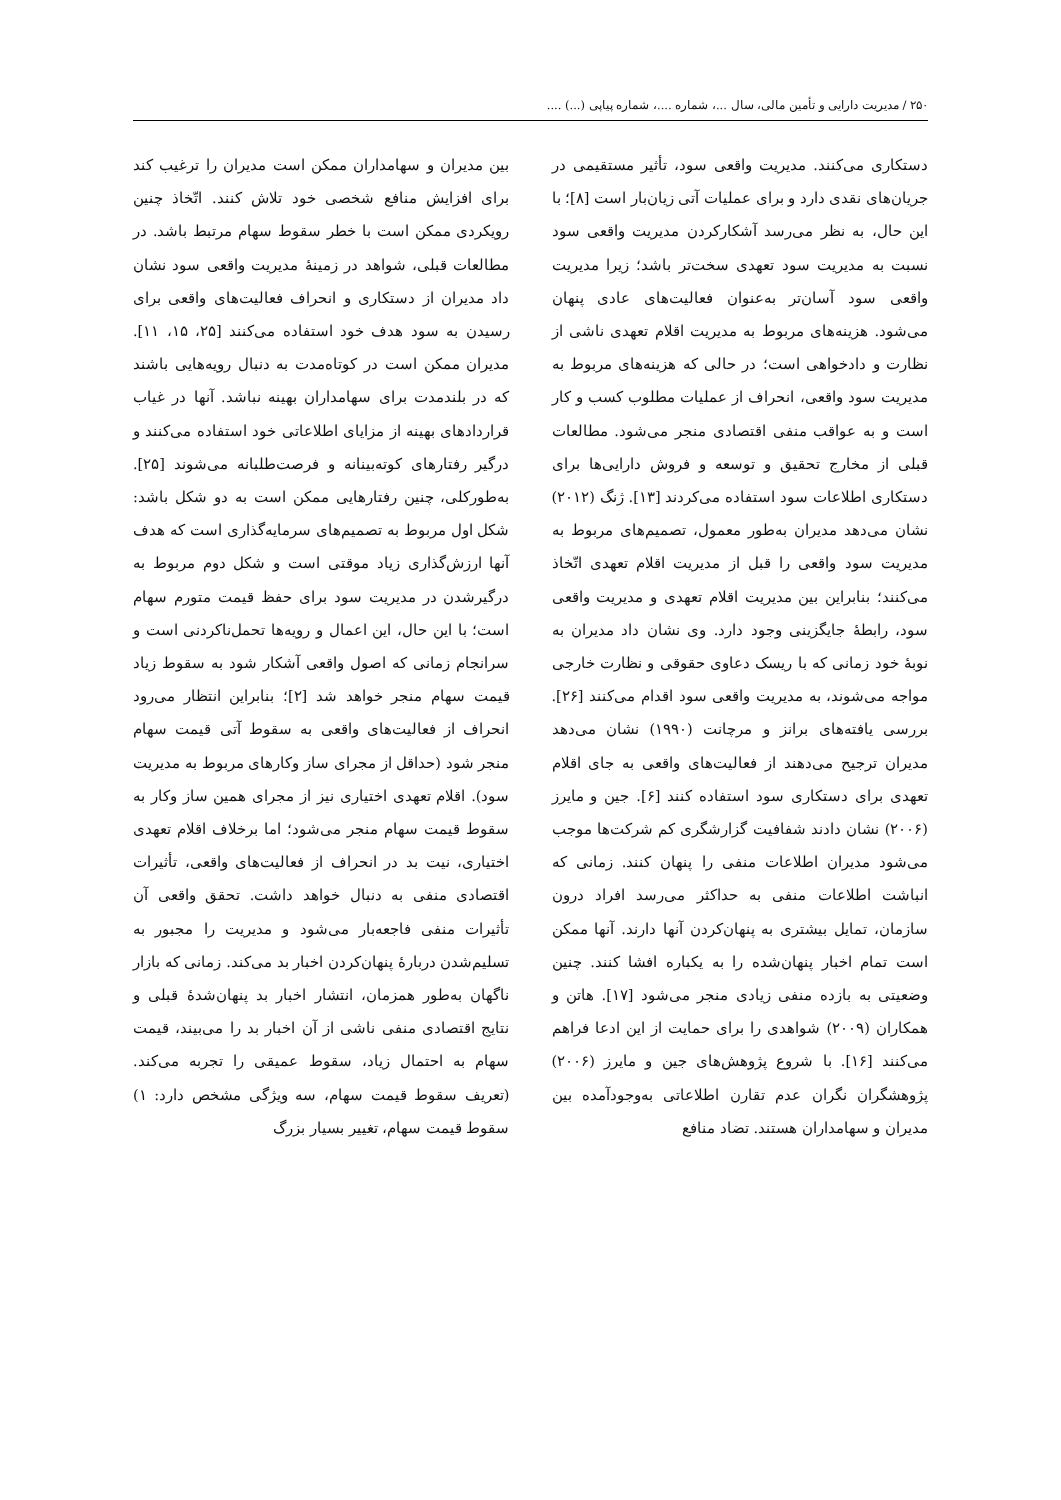۲۵۰ / مدیریت دارایی و تأمین مالی، سال ...، شماره ....، شماره پیاپی (...) ....
دستکاری می‌کنند. مدیریت واقعی سود، تأثیر مستقیمی در جریان‌های نقدی دارد و برای عملیات آتی زیان‌بار است [۸]؛ با این حال، به نظر می‌رسد آشکارکردن مدیریت واقعی سود نسبت به مدیریت سود تعهدی سخت‌تر باشد؛ زیرا مدیریت واقعی سود آسان‌تر به‌عنوان فعالیت‌های عادی پنهان می‌شود. هزینه‌های مربوط به مدیریت اقلام تعهدی ناشی از نظارت و دادخواهی است؛ در حالی که هزینه‌های مربوط به مدیریت سود واقعی، انحراف از عملیات مطلوب کسب و کار است و به عواقب منفی اقتصادی منجر می‌شود. مطالعات قبلی از مخارج تحقیق و توسعه و فروش دارایی‌ها برای دستکاری اطلاعات سود استفاده می‌کردند [۱۳]. ژنگ (۲۰۱۲) نشان می‌دهد مدیران به‌طور معمول، تصمیم‌های مربوط به مدیریت سود واقعی را قبل از مدیریت اقلام تعهدی اتّخاذ می‌کنند؛ بنابراین بین مدیریت اقلام تعهدی و مدیریت واقعی سود، رابطهٔ جایگزینی وجود دارد. وی نشان داد مدیران به نوبهٔ خود زمانی که با ریسک دعاوی حقوقی و نظارت خارجی مواجه می‌شوند، به مدیریت واقعی سود اقدام می‌کنند [۲۶]. بررسی یافته‌های برانز و مرچانت (۱۹۹۰) نشان می‌دهد مدیران ترجیح می‌دهند از فعالیت‌های واقعی به جای اقلام تعهدی برای دستکاری سود استفاده کنند [۶]. جین و مایرز (۲۰۰۶) نشان دادند شفافیت گزارشگری کم شرکت‌ها موجب می‌شود مدیران اطلاعات منفی را پنهان کنند. زمانی که انباشت اطلاعات منفی به حداکثر می‌رسد افراد درون سازمان، تمایل بیشتری به پنهان‌کردن آنها دارند. آنها ممکن است تمام اخبار پنهان‌شده را به یکباره افشا کنند. چنین وضعیتی به بازده منفی زیادی منجر می‌شود [۱۷]. هاتن و همکاران (۲۰۰۹) شواهدی را برای حمایت از این ادعا فراهم می‌کنند [۱۶]. با شروع پژوهش‌های جین و مایرز (۲۰۰۶) پژوهشگران نگران عدم تقارن اطلاعاتی به‌وجودآمده بین مدیران و سهامداران هستند. تضاد منافع
بین مدیران و سهامداران ممکن است مدیران را ترغیب کند برای افزایش منافع شخصی خود تلاش کنند. اتّخاذ چنین رویکردی ممکن است با خطر سقوط سهام مرتبط باشد. در مطالعات قبلی، شواهد در زمینهٔ مدیریت واقعی سود نشان داد مدیران از دستکاری و انحراف فعالیت‌های واقعی برای رسیدن به سود هدف خود استفاده می‌کنند [۲۵، ۱۵، ۱۱]. مدیران ممکن است در کوتاه‌مدت به دنبال رویه‌هایی باشند که در بلندمدت برای سهامداران بهینه نباشد. آنها در غیاب قراردادهای بهینه از مزایای اطلاعاتی خود استفاده می‌کنند و درگیر رفتارهای کوته‌بینانه و فرصت‌طلبانه می‌شوند [۲۵]. به‌طورکلی، چنین رفتارهایی ممکن است به دو شکل باشد: شکل اول مربوط به تصمیم‌های سرمایه‌گذاری است که هدف آنها ارزش‌گذاری زیاد موقتی است و شکل دوم مربوط به درگیرشدن در مدیریت سود برای حفظ قیمت متورم سهام است؛ با این حال، این اعمال و رویه‌ها تحمل‌ناکردنی است و سرانجام زمانی که اصول واقعی آشکار شود به سقوط زیاد قیمت سهام منجر خواهد شد [۲]؛ بنابراین انتظار می‌رود انحراف از فعالیت‌های واقعی به سقوط آتی قیمت سهام منجر شود (حداقل از مجرای ساز وکارهای مربوط به مدیریت سود). اقلام تعهدی اختیاری نیز از مجرای همین ساز وکار به سقوط قیمت سهام منجر می‌شود؛ اما برخلاف اقلام تعهدی اختیاری، نیت بد در انحراف از فعالیت‌های واقعی، تأثیرات اقتصادی منفی به دنبال خواهد داشت. تحقق واقعی آن تأثیرات منفی فاجعه‌بار می‌شود و مدیریت را مجبور به تسلیم‌شدن دربارهٔ پنهان‌کردن اخبار بد می‌کند. زمانی که بازار ناگهان به‌طور همزمان، انتشار اخبار بد پنهان‌شدهٔ قبلی و نتایج اقتصادی منفی ناشی از آن اخبار بد را می‌بیند، قیمت سهام به احتمال زیاد، سقوط عمیقی را تجربه می‌کند. (تعریف سقوط قیمت سهام، سه ویژگی مشخص دارد: ۱) سقوط قیمت سهام، تغییر بسیار بزرگ